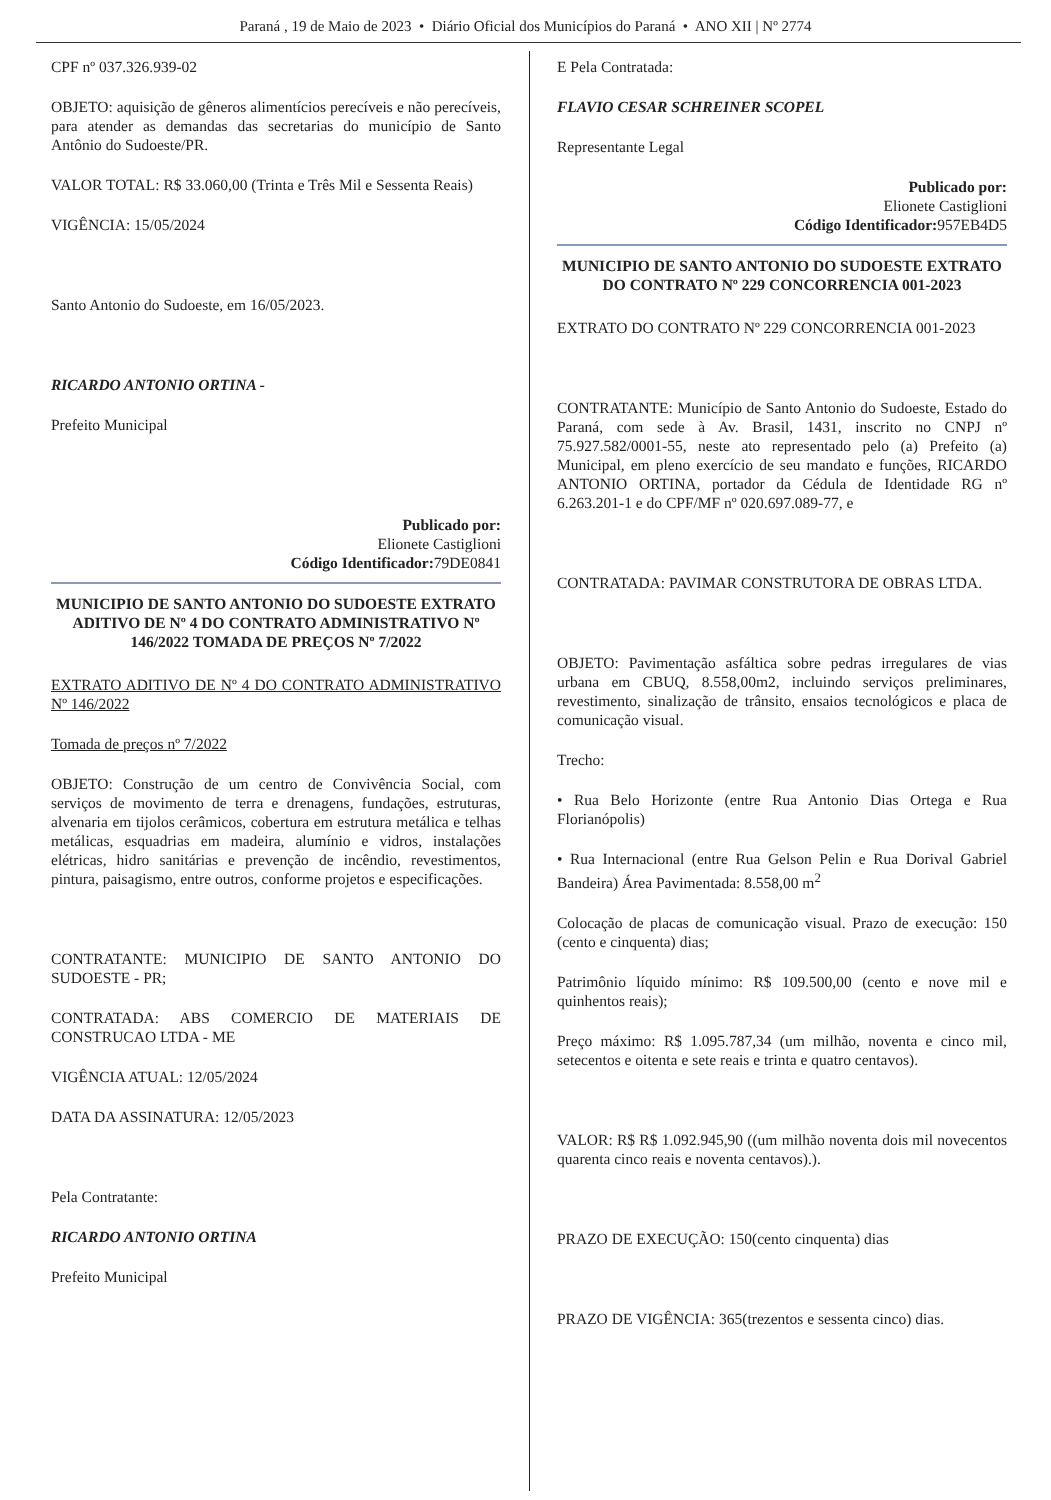Paraná , 19 de Maio de 2023 • Diário Oficial dos Municípios do Paraná • ANO XII | Nº 2774
CPF nº 037.326.939-02
OBJETO: aquisição de gêneros alimentícios perecíveis e não perecíveis, para atender as demandas das secretarias do município de Santo Antônio do Sudoeste/PR.
VALOR TOTAL: R$ 33.060,00 (Trinta e Três Mil e Sessenta Reais)
VIGÊNCIA: 15/05/2024
Santo Antonio do Sudoeste, em 16/05/2023.
RICARDO ANTONIO ORTINA -
Prefeito Municipal
Publicado por:
Elionete Castiglioni
Código Identificador: 79DE0841
MUNICIPIO DE SANTO ANTONIO DO SUDOESTE EXTRATO ADITIVO DE Nº 4 DO CONTRATO ADMINISTRATIVO Nº 146/2022 TOMADA DE PREÇOS Nº 7/2022
EXTRATO ADITIVO DE Nº 4 DO CONTRATO ADMINISTRATIVO Nº 146/2022
Tomada de preços nº 7/2022
OBJETO: Construção de um centro de Convivência Social, com serviços de movimento de terra e drenagens, fundações, estruturas, alvenaria em tijolos cerâmicos, cobertura em estrutura metálica e telhas metálicas, esquadrias em madeira, alumínio e vidros, instalações elétricas, hidro sanitárias e prevenção de incêndio, revestimentos, pintura, paisagismo, entre outros, conforme projetos e especificações.
CONTRATANTE: MUNICIPIO DE SANTO ANTONIO DO SUDOESTE - PR;
CONTRATADA: ABS COMERCIO DE MATERIAIS DE CONSTRUCAO LTDA - ME
VIGÊNCIA ATUAL: 12/05/2024
DATA DA ASSINATURA: 12/05/2023
Pela Contratante:
RICARDO ANTONIO ORTINA
Prefeito Municipal
E Pela Contratada:
FLAVIO CESAR SCHREINER SCOPEL
Representante Legal
Publicado por:
Elionete Castiglioni
Código Identificador: 957EB4D5
MUNICIPIO DE SANTO ANTONIO DO SUDOESTE EXTRATO DO CONTRATO Nº 229 CONCORRENCIA 001-2023
EXTRATO DO CONTRATO Nº 229 CONCORRENCIA 001-2023
CONTRATANTE: Município de Santo Antonio do Sudoeste, Estado do Paraná, com sede à Av. Brasil, 1431, inscrito no CNPJ nº 75.927.582/0001-55, neste ato representado pelo (a) Prefeito (a) Municipal, em pleno exercício de seu mandato e funções, RICARDO ANTONIO ORTINA, portador da Cédula de Identidade RG nº 6.263.201-1 e do CPF/MF nº 020.697.089-77, e
CONTRATADA: PAVIMAR CONSTRUTORA DE OBRAS LTDA.
OBJETO: Pavimentação asfáltica sobre pedras irregulares de vias urbana em CBUQ, 8.558,00m2, incluindo serviços preliminares, revestimento, sinalização de trânsito, ensaios tecnológicos e placa de comunicação visual.
Trecho:
• Rua Belo Horizonte (entre Rua Antonio Dias Ortega e Rua Florianópolis)
• Rua Internacional (entre Rua Gelson Pelin e Rua Dorival Gabriel Bandeira) Área Pavimentada: 8.558,00 m<sup>2</sup>
Colocação de placas de comunicação visual. Prazo de execução: 150 (cento e cinquenta) dias;
Patrimônio líquido mínimo: R$ 109.500,00 (cento e nove mil e quinhentos reais);
Preço máximo: R$ 1.095.787,34 (um milhão, noventa e cinco mil, setecentos e oitenta e sete reais e trinta e quatro centavos).
VALOR: R$ R$ 1.092.945,90 ((um milhão noventa dois mil novecentos quarenta cinco reais e noventa centavos).).
PRAZO DE EXECUÇÃO: 150(cento cinquenta) dias
PRAZO DE VIGÊNCIA: 365(trezentos e sessenta cinco) dias.